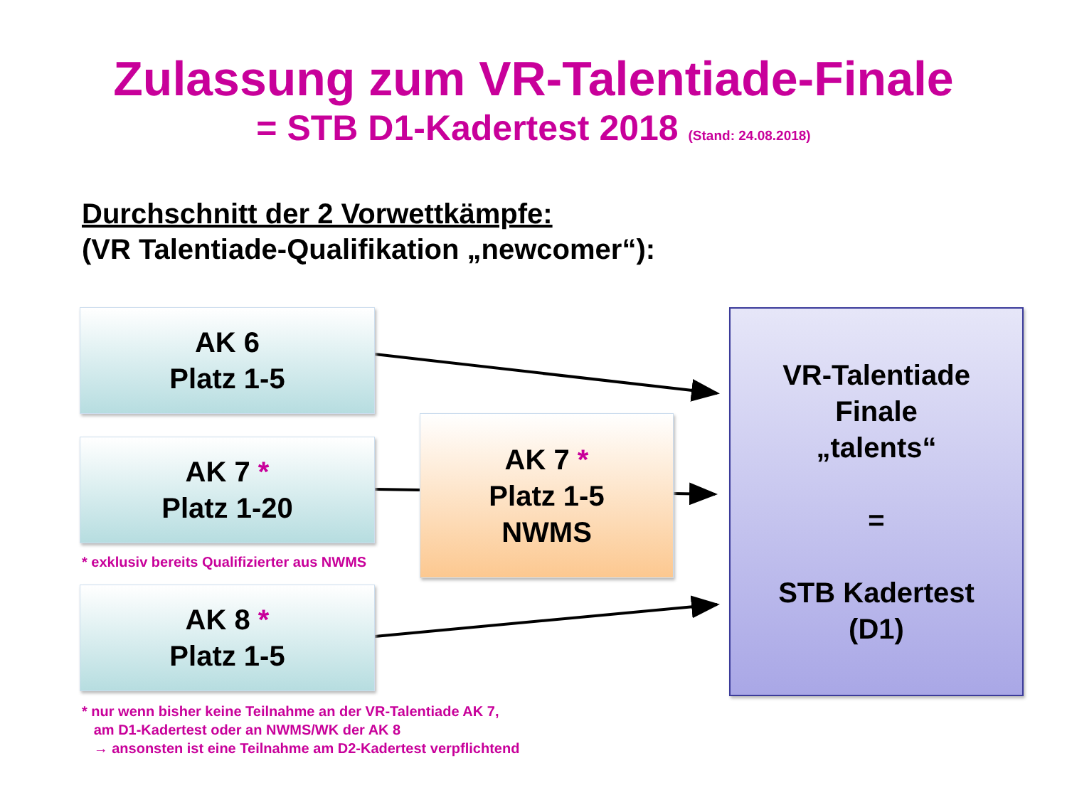Zulassung zum VR-Talentiade-Finale
= STB D1-Kadertest 2018 (Stand: 24.08.2018)
Durchschnitt der 2 Vorwettkämpfe:
(VR Talentiade-Qualifikation „newcomer“):
AK 6
Platz 1-5
AK 7 *
Platz 1-20
* exklusiv bereits Qualifizierter aus NWMS
AK 7 *
Platz 1-5
NWMS
AK 8 *
Platz 1-5
* nur wenn bisher keine Teilnahme an der VR-Talentiade AK 7,
am D1-Kadertest oder an NWMS/WK der AK 8
→ ansonsten ist eine Teilnahme am D2-Kadertest verpflichtend
VR-Talentiade
Finale
„talents“
=
STB Kadertest
(D1)